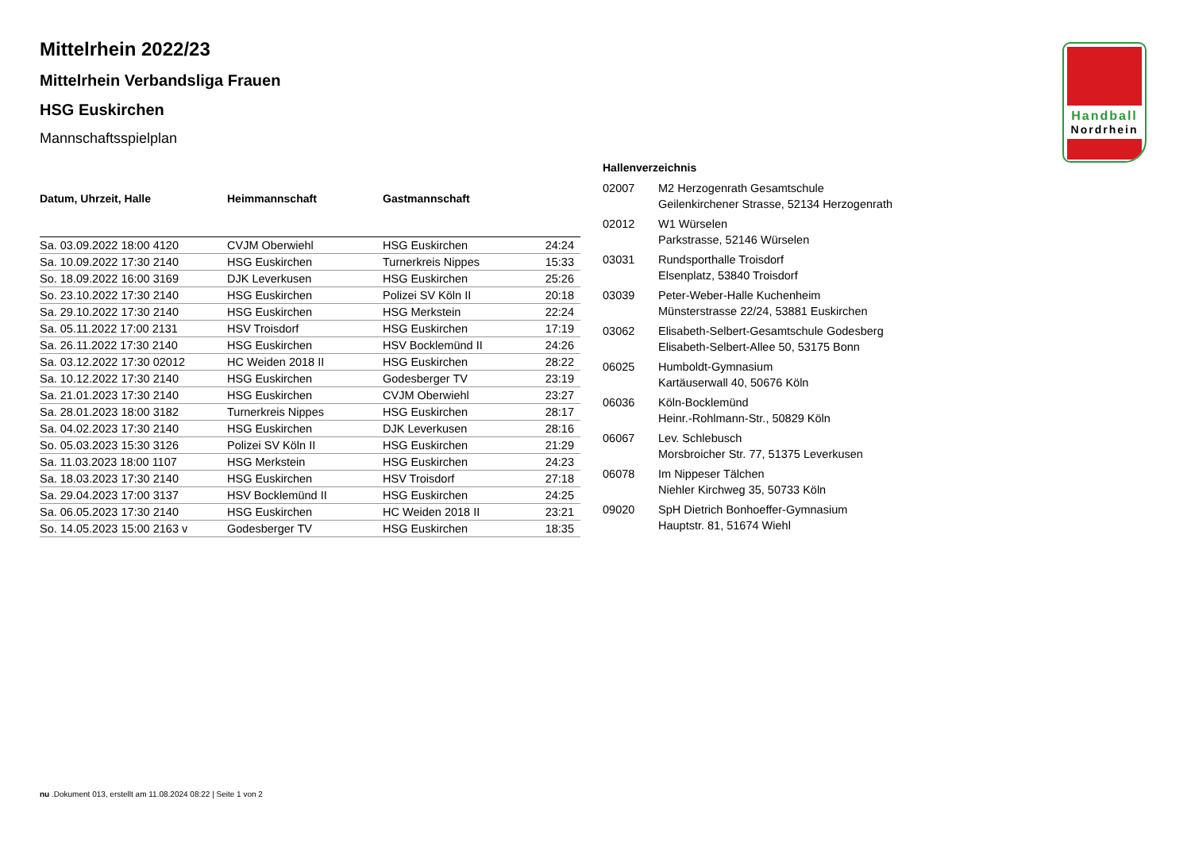Handball
Nordrhein
Mittelrhein 2022/23
Mittelrhein Verbandsliga Frauen
HSG Euskirchen
Mannschaftsspielplan
| Datum, Uhrzeit, Halle | Heimmannschaft | Gastmannschaft | |
| --- | --- | --- | --- |
| Sa. 03.09.2022 18:00 4120 | CVJM Oberwiehl | HSG Euskirchen | 24:24 |
| Sa. 10.09.2022 17:30 2140 | HSG Euskirchen | Turnerkreis Nippes | 15:33 |
| So. 18.09.2022 16:00 3169 | DJK Leverkusen | HSG Euskirchen | 25:26 |
| So. 23.10.2022 17:30 2140 | HSG Euskirchen | Polizei SV Köln II | 20:18 |
| Sa. 29.10.2022 17:30 2140 | HSG Euskirchen | HSG Merkstein | 22:24 |
| Sa. 05.11.2022 17:00 2131 | HSV Troisdorf | HSG Euskirchen | 17:19 |
| Sa. 26.11.2022 17:30 2140 | HSG Euskirchen | HSV Bocklemünd II | 24:26 |
| Sa. 03.12.2022 17:30 02012 | HC Weiden 2018 II | HSG Euskirchen | 28:22 |
| Sa. 10.12.2022 17:30 2140 | HSG Euskirchen | Godesberger TV | 23:19 |
| Sa. 21.01.2023 17:30 2140 | HSG Euskirchen | CVJM Oberwiehl | 23:27 |
| Sa. 28.01.2023 18:00 3182 | Turnerkreis Nippes | HSG Euskirchen | 28:17 |
| Sa. 04.02.2023 17:30 2140 | HSG Euskirchen | DJK Leverkusen | 28:16 |
| So. 05.03.2023 15:30 3126 | Polizei SV Köln II | HSG Euskirchen | 21:29 |
| Sa. 11.03.2023 18:00 1107 | HSG Merkstein | HSG Euskirchen | 24:23 |
| Sa. 18.03.2023 17:30 2140 | HSG Euskirchen | HSV Troisdorf | 27:18 |
| Sa. 29.04.2023 17:00 3137 | HSV Bocklemünd II | HSG Euskirchen | 24:25 |
| Sa. 06.05.2023 17:30 2140 | HSG Euskirchen | HC Weiden 2018 II | 23:21 |
| So. 14.05.2023 15:00 2163 v | Godesberger TV | HSG Euskirchen | 18:35 |
Hallenverzeichnis
| 02007 | M2 Herzogenrath Gesamtschule Geilenkirchener Strasse, 52134 Herzogenrath |
| 02012 | W1 Würselen Parkstrasse, 52146 Würselen |
| 03031 | Rundsporthalle Troisdorf Elsenplatz, 53840 Troisdorf |
| 03039 | Peter-Weber-Halle Kuchenheim Münsterstrasse 22/24, 53881 Euskirchen |
| 03062 | Elisabeth-Selbert-Gesamtschule Godesberg Elisabeth-Selbert-Allee 50, 53175 Bonn |
| 06025 | Humboldt-Gymnasium Kartäuserwall 40, 50676 Köln |
| 06036 | Köln-Bocklemünd Heinr.-Rohlmann-Str., 50829 Köln |
| 06067 | Lev. Schlebusch Morsbroicher Str. 77, 51375 Leverkusen |
| 06078 | Im Nippeser Tälchen Niehler Kirchweg 35, 50733 Köln |
| 09020 | SpH Dietrich Bonhoeffer-Gymnasium Hauptstr. 81, 51674 Wiehl |
nu .Dokument 013, erstellt am 11.08.2024 08:22 | Seite 1 von 2